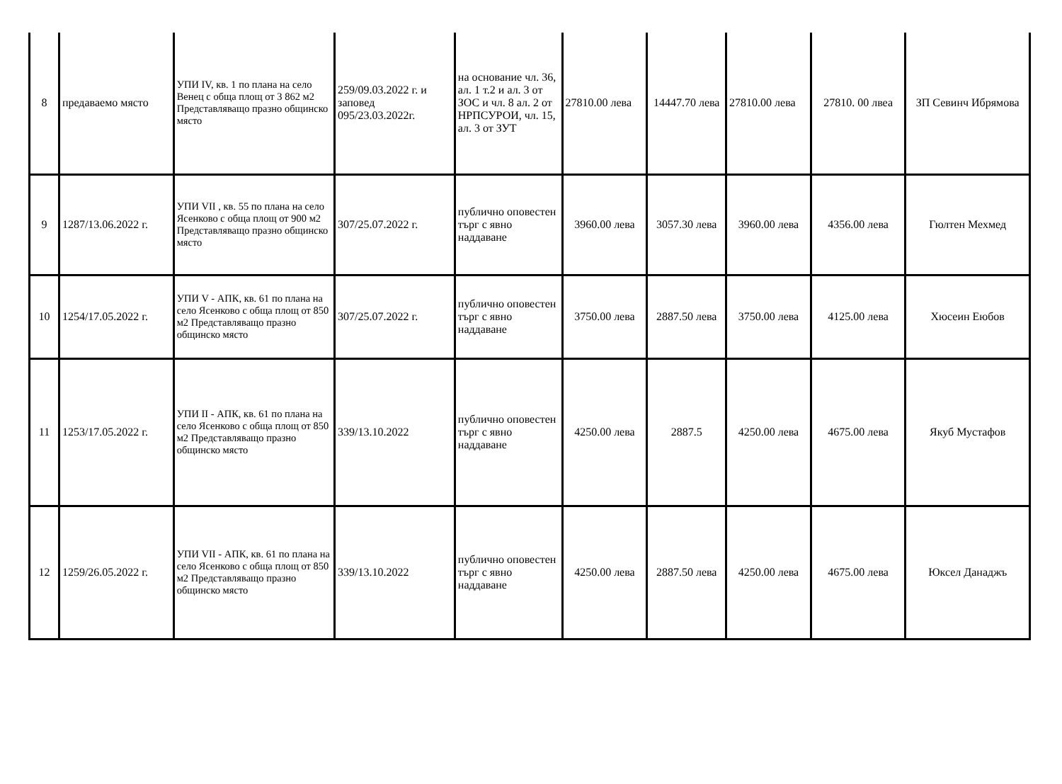| 8 | предаваемо място | УПИ IV, кв. 1 по плана на село Венец с обща площ от 3 862 м2 Представляващо празно общинско място | 259/09.03.2022 г. и заповед 095/23.03.2022г. | на основание чл. 36, ал. 1 т.2 и ал. 3 от ЗОС и чл. 8 ал. 2 от НРПСУРОИ, чл. 15, ал. 3 от ЗУТ | 27810.00 лева | 14447.70 лева | 27810.00 лева | 27810. 00 лвеа | ЗП Севинч Ибрямова |
| 9 | 1287/13.06.2022 г. | УПИ VII , кв. 55 по плана на село Ясенково с обща площ от 900 м2 Представляващо празно общинско място | 307/25.07.2022 г. | публично оповестен търг с явно наддаване | 3960.00 лева | 3057.30 лева | 3960.00 лева | 4356.00 лева | Гюлтен Мехмед |
| 10 | 1254/17.05.2022 г. | УПИ V - АПК, кв. 61 по плана на село Ясенково с обща площ от 850 м2 Представляващо празно общинско място | 307/25.07.2022 г. | публично оповестен търг с явно наддаване | 3750.00 лева | 2887.50 лева | 3750.00 лева | 4125.00 лева | Хюсеин Еюбов |
| 11 | 1253/17.05.2022 г. | УПИ II - АПК, кв. 61 по плана на село Ясенково с обща площ от 850 м2 Представляващо празно общинско място | 339/13.10.2022 | публично оповестен търг с явно наддаване | 4250.00 лева | 2887.5 | 4250.00 лева | 4675.00 лева | Якуб Мустафов |
| 12 | 1259/26.05.2022 г. | УПИ VII - АПК, кв. 61 по плана на село Ясенково с обща площ от 850 м2 Представляващо празно общинско място | 339/13.10.2022 | публично оповестен търг с явно наддаване | 4250.00 лева | 2887.50 лева | 4250.00 лева | 4675.00 лева | Юксел Данаджъ |